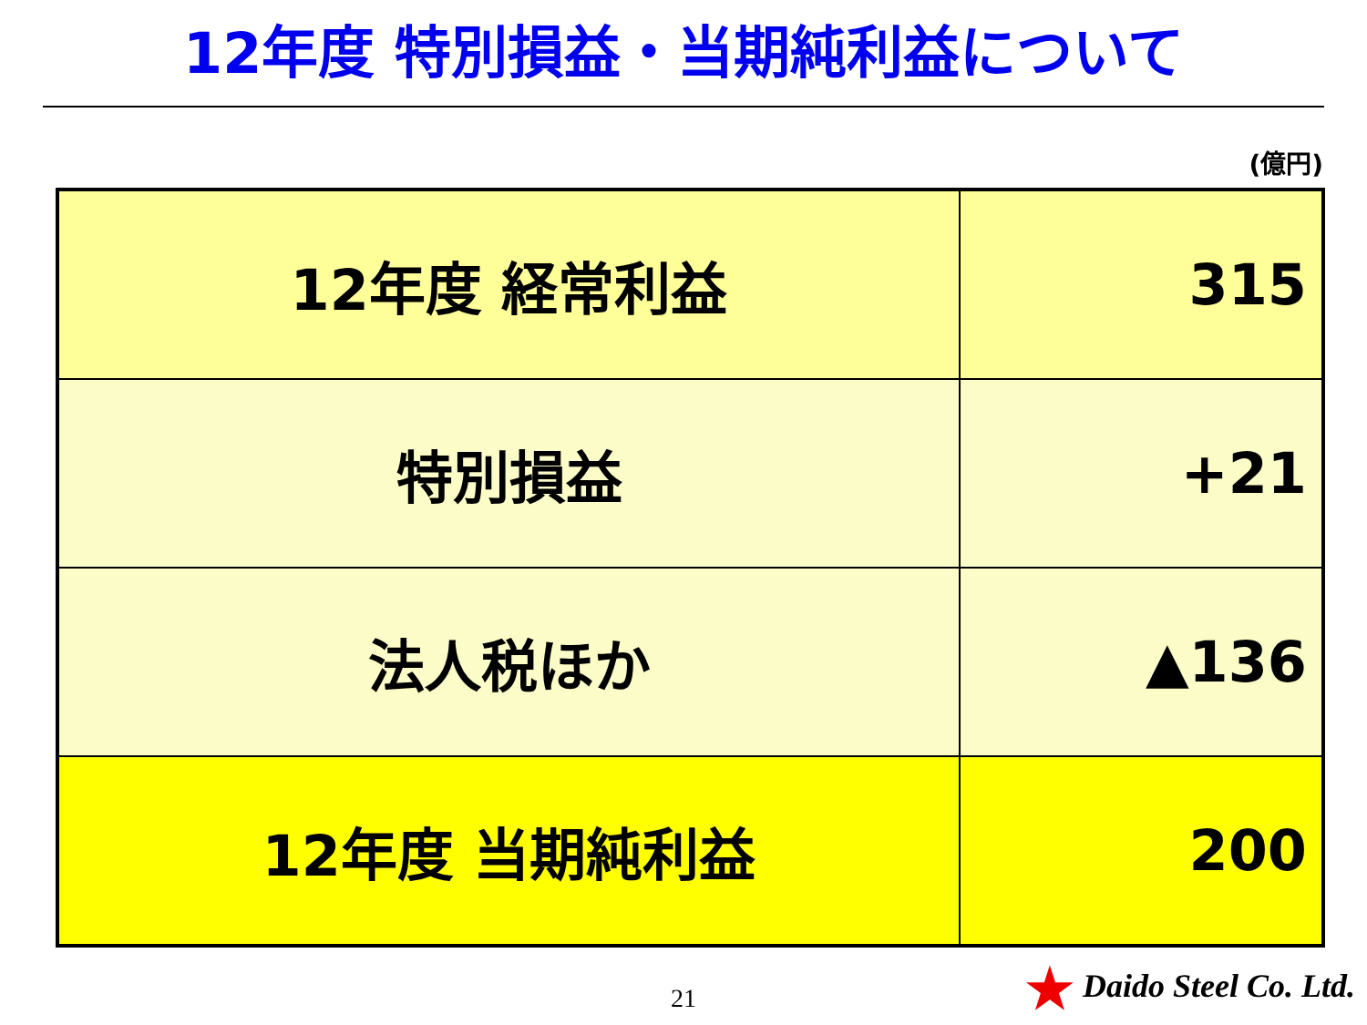12年度 特別損益・当期純利益について
(億円)
| 12年度 経常利益 | 315 |
| 特別損益 | +21 |
| 法人税ほか | ▲136 |
| 12年度 当期純利益 | 200 |
21
★ Daido Steel Co. Ltd.